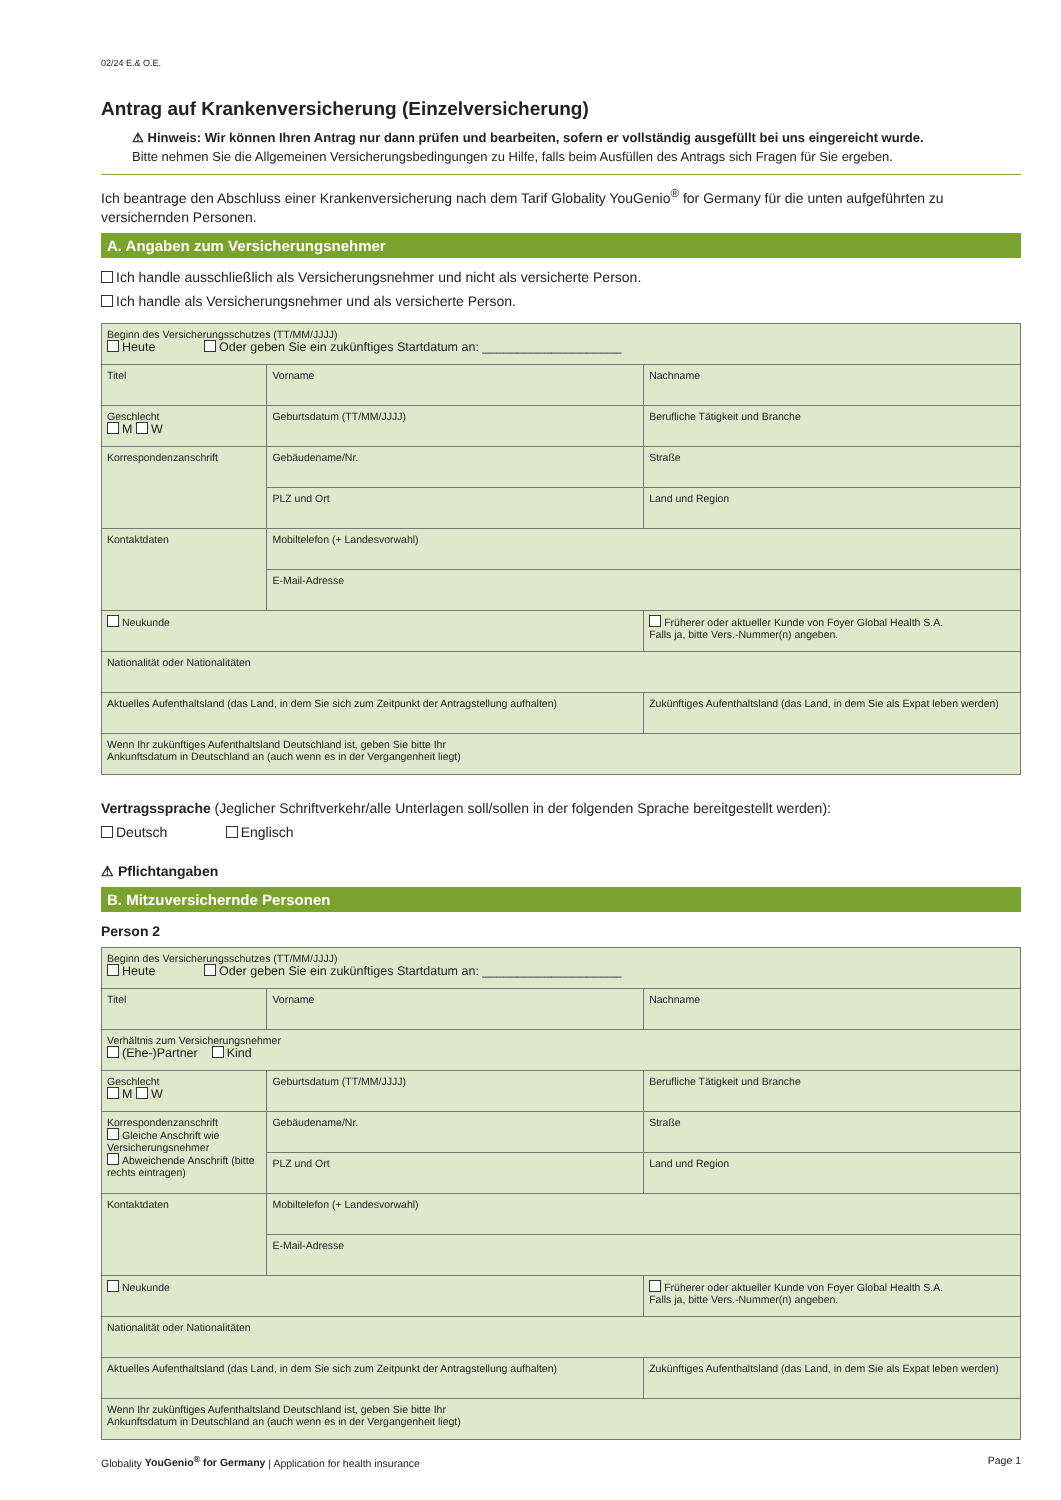02/24 E.& O.E.
Antrag auf Krankenversicherung (Einzelversicherung)
⚠ Hinweis: Wir können Ihren Antrag nur dann prüfen und bearbeiten, sofern er vollständig ausgefüllt bei uns eingereicht wurde.
Bitte nehmen Sie die Allgemeinen Versicherungsbedingungen zu Hilfe, falls beim Ausfüllen des Antrags sich Fragen für Sie ergeben.
Ich beantrage den Abschluss einer Krankenversicherung nach dem Tarif Globality YouGenio<sup>®</sup> for Germany für die unten aufgeführten zu versichernden Personen.
A. Angaben zum Versicherungsnehmer
Ich handle ausschließlich als Versicherungsnehmer und nicht als versicherte Person.
Ich handle als Versicherungsnehmer und als versicherte Person.
| Beginn des Versicherungsschutzes (TT/MM/JJJJ) Heute Oder geben Sie ein zukünftiges Startdatum an: ____________________ | | | |
| Titel | Vorname | | Nachname |
| Geschlecht M W | Geburtsdatum (TT/MM/JJJJ) | | Berufliche Tätigkeit und Branche |
| Korrespondenzanschrift | Gebäudename/Nr. | | Straße |
| | PLZ und Ort | | Land und Region |
| Kontaktdaten | Mobiltelefon (+ Landesvorwahl) | | |
| | E-Mail-Adresse | | |
| Neukunde | | Früherer oder aktueller Kunde von Foyer Global Health S.A. Falls ja, bitte Vers.-Nummer(n) angeben. | |
| Nationalität oder Nationalitäten | | | |
| Aktuelles Aufenthaltsland (das Land, in dem Sie sich zum Zeitpunkt der Antragstellung aufhalten) | | Zukünftiges Aufenthaltsland (das Land, in dem Sie als Expat leben werden) | |
| Wenn Ihr zukünftiges Aufenthaltsland Deutschland ist, geben Sie bitte Ihr Ankunftsdatum in Deutschland an (auch wenn es in der Vergangenheit liegt) | | | |
Vertragssprache (Jeglicher Schriftverkehr/alle Unterlagen soll/sollen in der folgenden Sprache bereitgestellt werden):
Deutsch Englisch
⚠ Pflichtangaben
B. Mitzuversichernde Personen
Person 2
| Beginn des Versicherungsschutzes (TT/MM/JJJJ) Heute Oder geben Sie ein zukünftiges Startdatum an: ____________________ | | | |
| Titel | Vorname | | Nachname |
| Verhältnis zum Versicherungsnehmer (Ehe-)Partner Kind | | | |
| Geschlecht M W | Geburtsdatum (TT/MM/JJJJ) | | Berufliche Tätigkeit und Branche |
| Korrespondenzanschrift Gleiche Anschrift wie Versicherungsnehmer Abweichende Anschrift (bitte rechts eintragen) | Gebäudename/Nr. | | Straße |
| | PLZ und Ort | | Land und Region |
| Kontaktdaten | Mobiltelefon (+ Landesvorwahl) | | |
| | E-Mail-Adresse | | |
| Neukunde | | Früherer oder aktueller Kunde von Foyer Global Health S.A. Falls ja, bitte Vers.-Nummer(n) angeben. | |
| Nationalität oder Nationalitäten | | | |
| Aktuelles Aufenthaltsland (das Land, in dem Sie sich zum Zeitpunkt der Antragstellung aufhalten) | | Zukünftiges Aufenthaltsland (das Land, in dem Sie als Expat leben werden) | |
| Wenn Ihr zukünftiges Aufenthaltsland Deutschland ist, geben Sie bitte Ihr Ankunftsdatum in Deutschland an (auch wenn es in der Vergangenheit liegt) | | | |
Globality YouGenio<sup>®</sup> for Germany | Application for health insurance Page 1